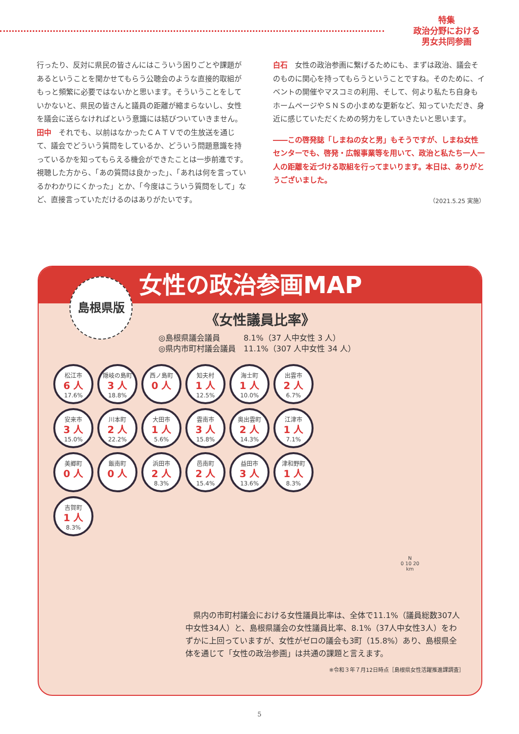特集
政治分野における
男女共同参画
行ったり、反対に県民の皆さんにはこういう困りごとや課題があるということを聞かせてもらう公聴会のような直接的取組がもっと頻繁に必要ではないかと思います。そういうことをしていかないと、県民の皆さんと議員の距離が縮まらないし、女性を議会に送らなければという意識には結びついていきません。
田中　それでも、以前はなかったＣＡＴＶでの生放送を通じて、議会でどういう質問をしているか、どういう問題意識を持っているかを知ってもらえる機会ができたことは一歩前進です。視聴した方から、「あの質問は良かった」、「あれは何を言っているかわかりにくかった」とか、「今度はこういう質問をして」など、直接言っていただけるのはありがたいです。
白石　女性の政治参画に繋げるためにも、まずは政治、議会そのものに関心を持ってもらうということですね。そのために、イベントの開催やマスコミの利用、そして、何より私たち自身もホームページやＳＮＳの小まめな更新など、知っていただき、身近に感じていただくための努力をしていきたいと思います。
――この啓発誌「しまねの女と男」もそうですが、しまね女性センターでも、啓発・広報事業等を用いて、政治と私たち一人一人の距離を近づける取組を行ってまいります。本日は、ありがとうございました。
（2021.5.25 実施）
女性の政治参画MAP
島根県版
《女性議員比率》
◎島根県議会議員　　　8.1%（37 人中女性 3 人）
◎県内市町村議会議員　11.1%（307 人中女性 34 人）
松江市
6 人
17.6%
隠岐の島町
3 人
18.8%
西ノ島町
0 人
知夫村
1 人
12.5%
海士町
1 人
10.0%
出雲市
2 人
6.7%
安来市
3 人
15.0%
川本町
2 人
22.2%
大田市
1 人
5.6%
雲南市
3 人
15.8%
奥出雲町
2 人
14.3%
江津市
1 人
7.1%
美郷町
0 人
飯南町
0 人
浜田市
2 人
8.3%
邑南町
2 人
15.4%
益田市
3 人
13.6%
津和野町
1 人
8.3%
吉賀町
1 人
8.3%
N
0 10 20
km
　県内の市町村議会における女性議員比率は、全体で11.1%（議員総数307人中女性34人）と、島根県議会の女性議員比率、8.1%（37人中女性3人）をわずかに上回っていますが、女性がゼロの議会も3町（15.8%）あり、島根県全体を通じて「女性の政治参画」は共通の課題と言えます。
※令和３年７月12日時点［島根県女性活躍推進課調査］
5